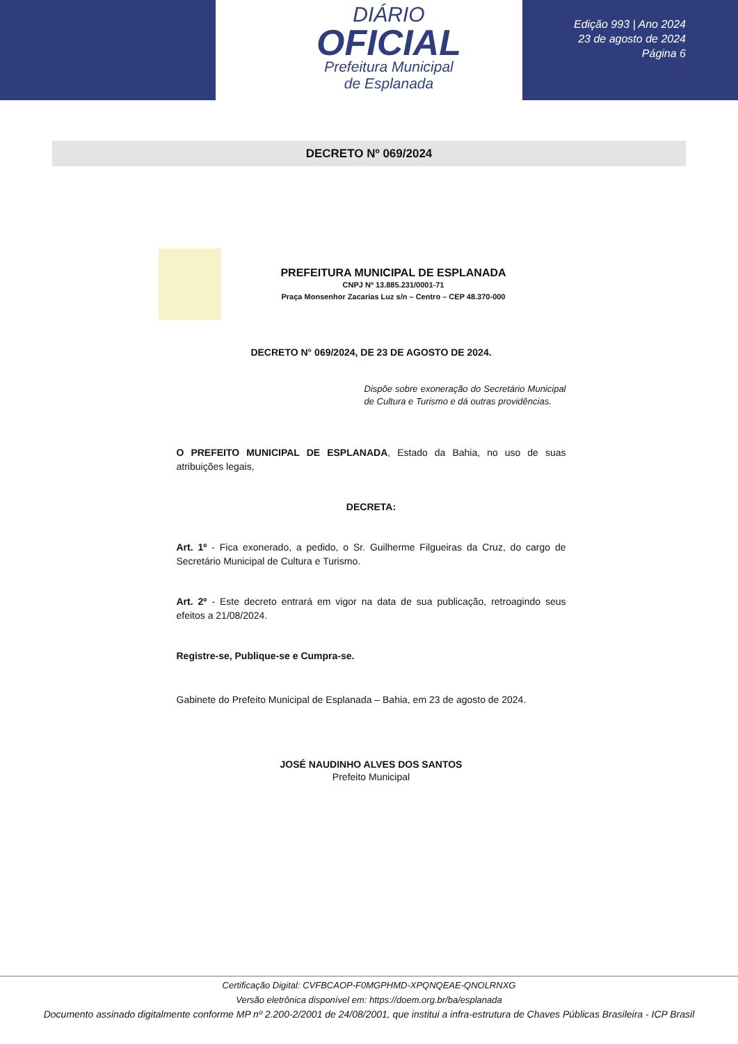DIÁRIO
OFICIAL
Prefeitura Municipal
de Esplanada
Edição 993 | Ano 2024
23 de agosto de 2024
Página 6
DECRETO Nº 069/2024
PREFEITURA MUNICIPAL DE ESPLANADA
CNPJ Nº 13.885.231/0001-71
Praça Monsenhor Zacarias Luz s/n – Centro – CEP 48.370-000
DECRETO N° 069/2024, DE 23 DE AGOSTO DE 2024.
Dispõe sobre exoneração do Secretário Municipal de Cultura e Turismo e dá outras providências.
O PREFEITO MUNICIPAL DE ESPLANADA, Estado da Bahia, no uso de suas atribuições legais,
DECRETA:
Art. 1º - Fica exonerado, a pedido, o Sr. Guilherme Filgueiras da Cruz, do cargo de Secretário Municipal de Cultura e Turismo.
Art. 2º - Este decreto entrará em vigor na data de sua publicação, retroagindo seus efeitos a 21/08/2024.
Registre-se, Publique-se e Cumpra-se.
Gabinete do Prefeito Municipal de Esplanada – Bahia, em 23 de agosto de 2024.
JOSÉ NAUDINHO ALVES DOS SANTOS
Prefeito Municipal
Certificação Digital: CVFBCAOP-F0MGPHMD-XPQNQEAE-QNOLRNXG
Versão eletrônica disponível em: https://doem.org.br/ba/esplanada
Documento assinado digitalmente conforme MP nº 2.200-2/2001 de 24/08/2001, que institui a infra-estrutura de Chaves Públicas Brasileira - ICP Brasil